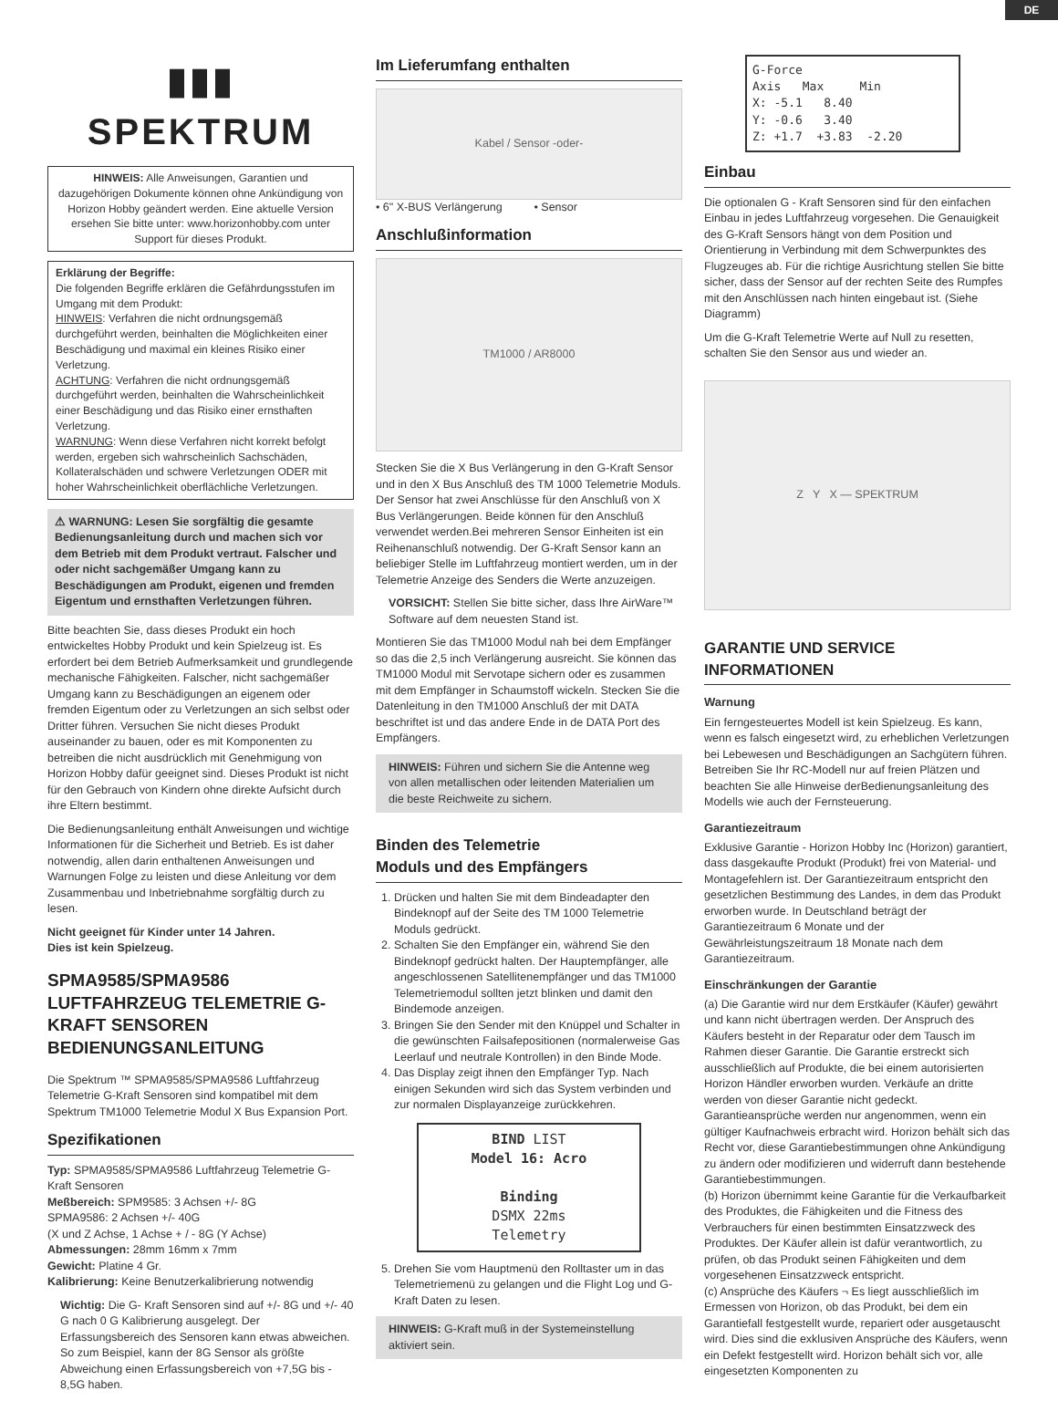DE
▮▮▮
SPEKTRUM
HINWEIS: Alle Anweisungen, Garantien und dazugehörigen Dokumente können ohne Ankündigung von Horizon Hobby geändert werden. Eine aktuelle Version ersehen Sie bitte unter: www.horizonhobby.com unter Support für dieses Produkt.
Erklärung der Begriffe:
Die folgenden Begriffe erklären die Gefährdungsstufen im Umgang mit dem Produkt:
HINWEIS: Verfahren die nicht ordnungsgemäß durchgeführt werden, beinhalten die Möglichkeiten einer Beschädigung und maximal ein kleines Risiko einer Verletzung.
ACHTUNG: Verfahren die nicht ordnungsgemäß durchgeführt werden, beinhalten die Wahrscheinlichkeit einer Beschädigung und das Risiko einer ernsthaften Verletzung.
WARNUNG: Wenn diese Verfahren nicht korrekt befolgt werden, ergeben sich wahrscheinlich Sachschäden, Kollateralschäden und schwere Verletzungen ODER mit hoher Wahrscheinlichkeit oberflächliche Verletzungen.
⚠ WARNUNG: Lesen Sie sorgfältig die gesamte Bedienungsanleitung durch und machen sich vor dem Betrieb mit dem Produkt vertraut. Falscher und oder nicht sachgemäßer Umgang kann zu Beschädigungen am Produkt, eigenen und fremden Eigentum und ernsthaften Verletzungen führen.
Bitte beachten Sie, dass dieses Produkt ein hoch entwickeltes Hobby Produkt und kein Spielzeug ist. Es erfordert bei dem Betrieb Aufmerksamkeit und grundlegende mechanische Fähigkeiten. Falscher, nicht sachgemäßer Umgang kann zu Beschädigungen an eigenem oder fremden Eigentum oder zu Verletzungen an sich selbst oder Dritter führen. Versuchen Sie nicht dieses Produkt auseinander zu bauen, oder es mit Komponenten zu betreiben die nicht ausdrücklich mit Genehmigung von Horizon Hobby dafür geeignet sind. Dieses Produkt ist nicht für den Gebrauch von Kindern ohne direkte Aufsicht durch ihre Eltern bestimmt.
Die Bedienungsanleitung enthält Anweisungen und wichtige Informationen für die Sicherheit und Betrieb. Es ist daher notwendig, allen darin enthaltenen Anweisungen und Warnungen Folge zu leisten und diese Anleitung vor dem Zusammenbau und Inbetriebnahme sorgfältig durch zu lesen.
Nicht geeignet für Kinder unter 14 Jahren.
Dies ist kein Spielzeug.
SPMA9585/SPMA9586 LUFTFAHRZEUG TELEMETRIE G-KRAFT SENSOREN BEDIENUNGSANLEITUNG
Die Spektrum ™ SPMA9585/SPMA9586 Luftfahrzeug Telemetrie G-Kraft Sensoren sind kompatibel mit dem Spektrum TM1000 Telemetrie Modul X Bus Expansion Port.
Spezifikationen
Typ: SPMA9585/SPMA9586 Luftfahrzeug Telemetrie G-Kraft Sensoren
Meßbereich: SPM9585: 3 Achsen +/- 8G
SPMA9586: 2 Achsen +/- 40G
(X und Z Achse, 1 Achse + / - 8G (Y Achse)
Abmessungen: 28mm 16mm x 7mm
Gewicht: Platine 4 Gr.
Kalibrierung: Keine Benutzerkalibrierung notwendig
Wichtig: Die G- Kraft Sensoren sind auf +/- 8G und +/- 40 G nach 0 G Kalibrierung ausgelegt. Der Erfassungsbereich des Sensoren kann etwas abweichen. So zum Beispiel, kann der 8G Sensor als größte Abweichung einen Erfassungsbereich von +7,5G bis - 8,5G haben.
Im Lieferumfang enthalten
Kabel / Sensor -oder-
• 6" X-BUS Verlängerung • Sensor
Anschlußinformation
TM1000 / AR8000
Stecken Sie die X Bus Verlängerung in den G-Kraft Sensor und in den X Bus Anschluß des TM 1000 Telemetrie Moduls. Der Sensor hat zwei Anschlüsse für den Anschluß von X Bus Verlängerungen. Beide können für den Anschluß verwendet werden.Bei mehreren Sensor Einheiten ist ein Reihenanschluß notwendig. Der G-Kraft Sensor kann an beliebiger Stelle im Luftfahrzeug montiert werden, um in der Telemetrie Anzeige des Senders die Werte anzuzeigen.
VORSICHT: Stellen Sie bitte sicher, dass Ihre AirWare™ Software auf dem neuesten Stand ist.
Montieren Sie das TM1000 Modul nah bei dem Empfänger so das die 2,5 inch Verlängerung ausreicht. Sie können das TM1000 Modul mit Servotape sichern oder es zusammen mit dem Empfänger in Schaumstoff wickeln. Stecken Sie die Datenleitung in den TM1000 Anschluß der mit DATA beschriftet ist und das andere Ende in de DATA Port des Empfängers.
HINWEIS: Führen und sichern Sie die Antenne weg von allen metallischen oder leitenden Materialien um die beste Reichweite zu sichern.
Binden des Telemetrie
Moduls und des Empfängers
1. Drücken und halten Sie mit dem Bindeadapter den Bindeknopf auf der Seite des TM 1000 Telemetrie Moduls gedrückt.
2. Schalten Sie den Empfänger ein, während Sie den Bindeknopf gedrückt halten. Der Hauptempfänger, alle angeschlossenen Satellitenempfänger und das TM1000 Telemetriemodul sollten jetzt blinken und damit den Bindemode anzeigen.
3. Bringen Sie den Sender mit den Knüppel und Schalter in die gewünschten Failsafepositionen (normalerweise Gas Leerlauf und neutrale Kontrollen) in den Binde Mode.
4. Das Display zeigt ihnen den Empfänger Typ. Nach einigen Sekunden wird sich das System verbinden und zur normalen Displayanzeige zurückkehren.
BIND LIST
Model 16: Acro
Binding
DSMX 22ms
Telemetry
5. Drehen Sie vom Hauptmenü den Rolltaster um in das Telemetriemenü zu gelangen und die Flight Log und G-Kraft Daten zu lesen.
HINWEIS: G-Kraft muß in der Systemeinstellung aktiviert sein.
G-Force
Axis Max Min
X: -5.1 8.40
Y: -0.6 3.40
Z: +1.7 +3.83 -2.20
Einbau
Die optionalen G - Kraft Sensoren sind für den einfachen Einbau in jedes Luftfahrzeug vorgesehen. Die Genauigkeit des G-Kraft Sensors hängt von dem Position und Orientierung in Verbindung mit dem Schwerpunktes des Flugzeuges ab. Für die richtige Ausrichtung stellen Sie bitte sicher, dass der Sensor auf der rechten Seite des Rumpfes mit den Anschlüssen nach hinten eingebaut ist. (Siehe Diagramm)
Um die G-Kraft Telemetrie Werte auf Null zu resetten, schalten Sie den Sensor aus und wieder an.
Z Y X — SPEKTRUM
GARANTIE UND SERVICE INFORMATIONEN
Warnung
Ein ferngesteuertes Modell ist kein Spielzeug. Es kann, wenn es falsch eingesetzt wird, zu erheblichen Verletzungen bei Lebewesen und Beschädigungen an Sachgütern führen. Betreiben Sie Ihr RC-Modell nur auf freien Plätzen und beachten Sie alle Hinweise derBedienungsanleitung des Modells wie auch der Fernsteuerung.
Garantiezeitraum
Exklusive Garantie - Horizon Hobby Inc (Horizon) garantiert, dass dasgekaufte Produkt (Produkt) frei von Material- und Montagefehlern ist. Der Garantiezeitraum entspricht den gesetzlichen Bestimmung des Landes, in dem das Produkt erworben wurde. In Deutschland beträgt der Garantiezeitraum 6 Monate und der Gewährleistungszeitraum 18 Monate nach dem Garantiezeitraum.
Einschränkungen der Garantie
(a) Die Garantie wird nur dem Erstkäufer (Käufer) gewährt und kann nicht übertragen werden. Der Anspruch des Käufers besteht in der Reparatur oder dem Tausch im Rahmen dieser Garantie. Die Garantie erstreckt sich ausschließlich auf Produkte, die bei einem autorisierten Horizon Händler erworben wurden. Verkäufe an dritte werden von dieser Garantie nicht gedeckt. Garantieansprüche werden nur angenommen, wenn ein gültiger Kaufnachweis erbracht wird. Horizon behält sich das Recht vor, diese Garantiebestimmungen ohne Ankündigung zu ändern oder modifizieren und widerruft dann bestehende Garantiebestimmungen.
(b) Horizon übernimmt keine Garantie für die Verkaufbarkeit des Produktes, die Fähigkeiten und die Fitness des Verbrauchers für einen bestimmten Einsatzzweck des Produktes. Der Käufer allein ist dafür verantwortlich, zu prüfen, ob das Produkt seinen Fähigkeiten und dem vorgesehenen Einsatzzweck entspricht.
(c) Ansprüche des Käufers ¬ Es liegt ausschließlich im Ermessen von Horizon, ob das Produkt, bei dem ein Garantiefall festgestellt wurde, repariert oder ausgetauscht wird. Dies sind die exklusiven Ansprüche des Käufers, wenn ein Defekt festgestellt wird. Horizon behält sich vor, alle eingesetzten Komponenten zu